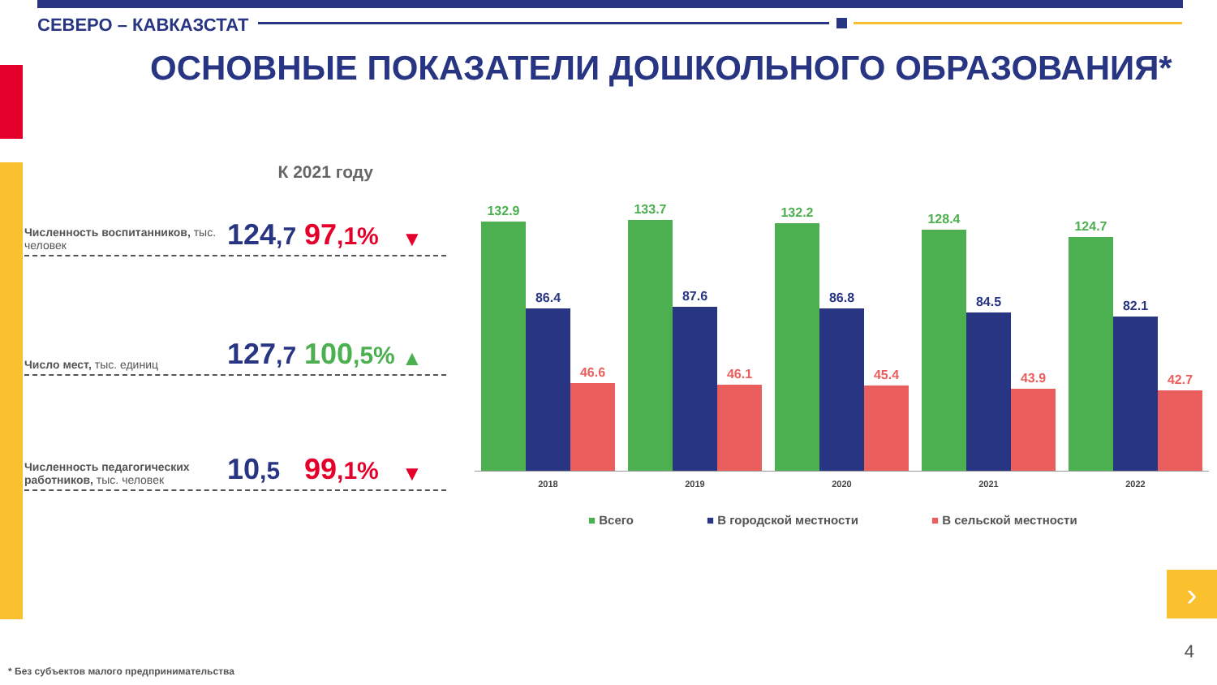СЕВЕРО – КАВКАЗСТАТ
ОСНОВНЫЕ ПОКАЗАТЕЛИ ДОШКОЛЬНОГО ОБРАЗОВАНИЯ*
К 2021 году
Численность воспитанников, тыс. человек
124,7
97,1%
▼
Число мест, тыс. единиц
127,7
100,5%
▲
Численность педагогических работников, тыс. человек
10,5
99,1%
▼
132.9
86.4
46.6
2018
133.7
87.6
46.1
2019
132.2
86.8
45.4
2020
128.4
84.5
43.9
2021
124.7
82.1
42.7
2022
■ Всего ■ В городской местности ■ В сельской местности
›
4
* Без субъектов малого предпринимательства